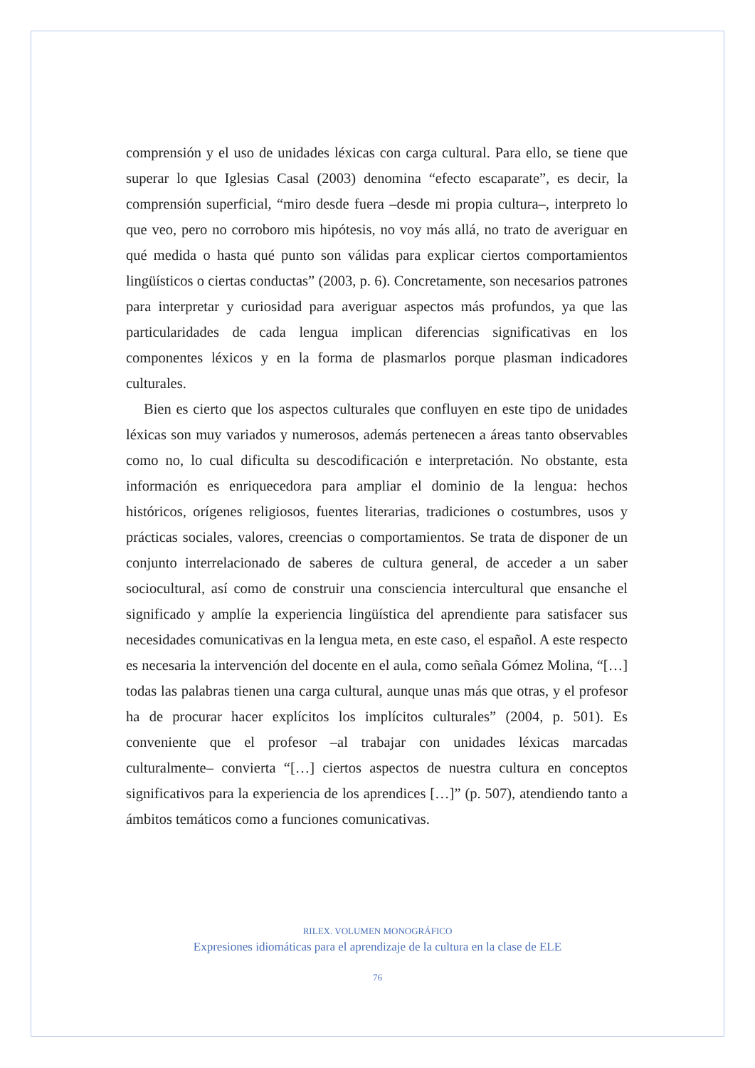comprensión y el uso de unidades léxicas con carga cultural. Para ello, se tiene que superar lo que Iglesias Casal (2003) denomina “efecto escaparate”, es decir, la comprensión superficial, “miro desde fuera –desde mi propia cultura–, interpreto lo que veo, pero no corroboro mis hipótesis, no voy más allá, no trato de averiguar en qué medida o hasta qué punto son válidas para explicar ciertos comportamientos lingüísticos o ciertas conductas” (2003, p. 6). Concretamente, son necesarios patrones para interpretar y curiosidad para averiguar aspectos más profundos, ya que las particularidades de cada lengua implican diferencias significativas en los componentes léxicos y en la forma de plasmarlos porque plasman indicadores culturales.
Bien es cierto que los aspectos culturales que confluyen en este tipo de unidades léxicas son muy variados y numerosos, además pertenecen a áreas tanto observables como no, lo cual dificulta su descodificación e interpretación. No obstante, esta información es enriquecedora para ampliar el dominio de la lengua: hechos históricos, orígenes religiosos, fuentes literarias, tradiciones o costumbres, usos y prácticas sociales, valores, creencias o comportamientos. Se trata de disponer de un conjunto interrelacionado de saberes de cultura general, de acceder a un saber sociocultural, así como de construir una consciencia intercultural que ensanche el significado y amplíe la experiencia lingüística del aprendiente para satisfacer sus necesidades comunicativas en la lengua meta, en este caso, el español. A este respecto es necesaria la intervención del docente en el aula, como señala Gómez Molina, “[…] todas las palabras tienen una carga cultural, aunque unas más que otras, y el profesor ha de procurar hacer explícitos los implícitos culturales” (2004, p. 501). Es conveniente que el profesor –al trabajar con unidades léxicas marcadas culturalmente– convierta “[…] ciertos aspectos de nuestra cultura en conceptos significativos para la experiencia de los aprendices […]” (p. 507), atendiendo tanto a ámbitos temáticos como a funciones comunicativas.
RILEX. VOLUMEN MONOGRÁFICO
Expresiones idiomáticas para el aprendizaje de la cultura en la clase de ELE
76